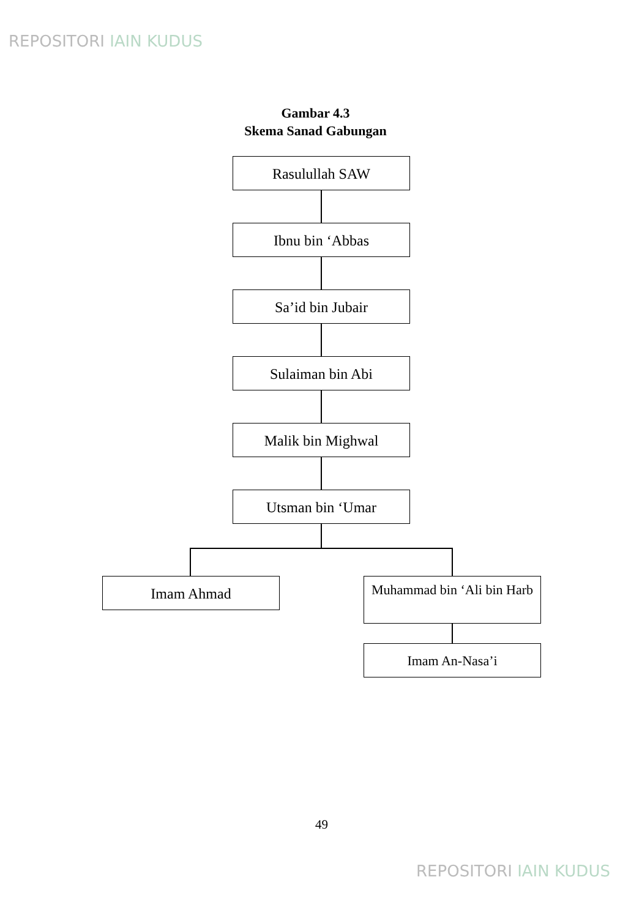REPOSITORI IAIN KUDUS
Gambar 4.3
Skema Sanad Gabungan
Rasulullah SAW
Ibnu bin ‘Abbas
Sa’id bin Jubair
Sulaiman bin Abi
Malik bin Mighwal
Utsman bin ‘Umar
Imam Ahmad
Muhammad bin ‘Ali bin Harb
Imam An-Nasa’i
49
REPOSITORI IAIN KUDUS